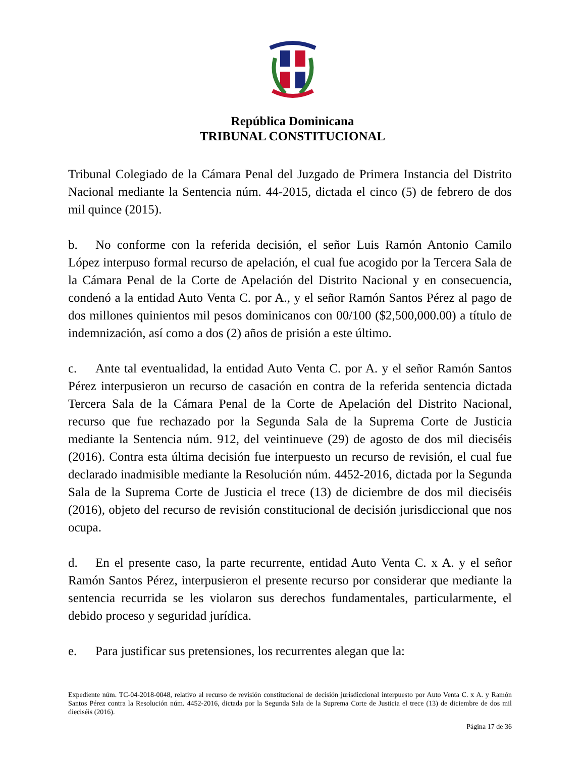República Dominicana
TRIBUNAL CONSTITUCIONAL
Tribunal Colegiado de la Cámara Penal del Juzgado de Primera Instancia del Distrito Nacional mediante la Sentencia núm. 44-2015, dictada el cinco (5) de febrero de dos mil quince (2015).
b. No conforme con la referida decisión, el señor Luis Ramón Antonio Camilo López interpuso formal recurso de apelación, el cual fue acogido por la Tercera Sala de la Cámara Penal de la Corte de Apelación del Distrito Nacional y en consecuencia, condenó a la entidad Auto Venta C. por A., y el señor Ramón Santos Pérez al pago de dos millones quinientos mil pesos dominicanos con 00/100 ($2,500,000.00) a título de indemnización, así como a dos (2) años de prisión a este último.
c. Ante tal eventualidad, la entidad Auto Venta C. por A. y el señor Ramón Santos Pérez interpusieron un recurso de casación en contra de la referida sentencia dictada Tercera Sala de la Cámara Penal de la Corte de Apelación del Distrito Nacional, recurso que fue rechazado por la Segunda Sala de la Suprema Corte de Justicia mediante la Sentencia núm. 912, del veintinueve (29) de agosto de dos mil dieciséis (2016). Contra esta última decisión fue interpuesto un recurso de revisión, el cual fue declarado inadmisible mediante la Resolución núm. 4452-2016, dictada por la Segunda Sala de la Suprema Corte de Justicia el trece (13) de diciembre de dos mil dieciséis (2016), objeto del recurso de revisión constitucional de decisión jurisdiccional que nos ocupa.
d. En el presente caso, la parte recurrente, entidad Auto Venta C. x A. y el señor Ramón Santos Pérez, interpusieron el presente recurso por considerar que mediante la sentencia recurrida se les violaron sus derechos fundamentales, particularmente, el debido proceso y seguridad jurídica.
e. Para justificar sus pretensiones, los recurrentes alegan que la:
Expediente núm. TC-04-2018-0048, relativo al recurso de revisión constitucional de decisión jurisdiccional interpuesto por Auto Venta C. x A. y Ramón Santos Pérez contra la Resolución núm. 4452-2016, dictada por la Segunda Sala de la Suprema Corte de Justicia el trece (13) de diciembre de dos mil dieciséis (2016).
Página 17 de 36